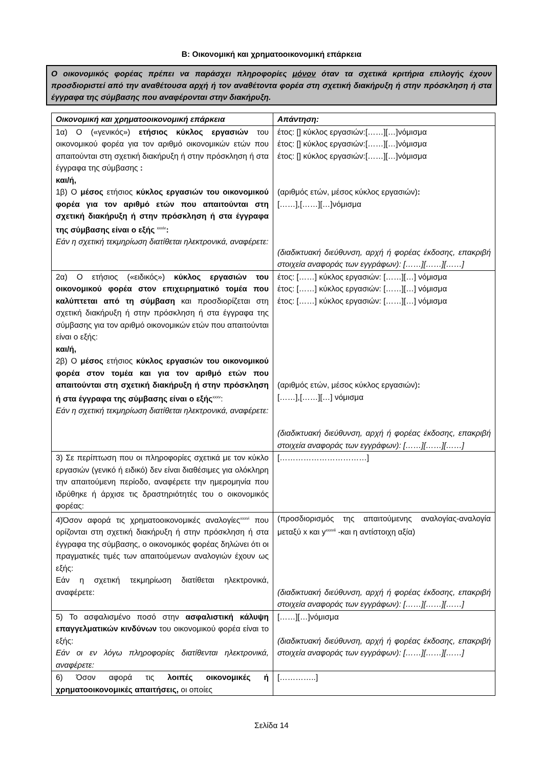Β: Οικονομική και χρηματοοικονομική επάρκεια
Ο οικονομικός φορέας πρέπει να παράσχει πληροφορίες μόνον όταν τα σχετικά κριτήρια επιλογής έχουν προσδιοριστεί από την αναθέτουσα αρχή ή τον αναθέτοντα φορέα στη σχετική διακήρυξη ή στην πρόσκληση ή στα έγγραφα της σύμβασης που αναφέρονται στην διακήρυξη.
| Οικονομική και χρηματοοικονομική επάρκεια | Απάντηση: |
| --- | --- |
| 1α) Ο («γενικός») ετήσιος κύκλος εργασιών του οικονομικού φορέα για τον αριθμό οικονομικών ετών που απαιτούνται στη σχετική διακήρυξη ή στην πρόσκληση ή στα έγγραφα της σύμβασης : και/ή, 1β) Ο μέσος ετήσιος κύκλος εργασιών του οικονομικού φορέα για τον αριθμό ετών που απαιτούνται στη σχετική διακήρυξη ή στην πρόσκληση ή στα έγγραφα της σύμβασης είναι ο εξής <sup>xxxiv</sup> : Εάν η σχετική τεκμηρίωση διατίθεται ηλεκτρονικά, αναφέρετε: | έτος: [] κύκλος εργασιών:[……][…]νόμισμα έτος: [] κύκλος εργασιών:[……][…]νόμισμα έτος: [] κύκλος εργασιών:[……][…]νόμισμα (αριθμός ετών, μέσος κύκλος εργασιών) : [……],[……][…]νόμισμα (διαδικτυακή διεύθυνση, αρχή ή φορέας έκδοσης, επακριβή στοιχεία αναφοράς των εγγράφων): [……][……][……] |
| 2α) Ο ετήσιος («ειδικός») κύκλος εργασιών του οικονομικού φορέα στον επιχειρηματικό τομέα που καλύπτεται από τη σύμβαση και προσδιορίζεται στη σχετική διακήρυξη ή στην πρόσκληση ή στα έγγραφα της σύμβασης για τον αριθμό οικονομικών ετών που απαιτούνται είναι ο εξής: και/ή, 2β) Ο μέσος ετήσιος κύκλος εργασιών του οικονομικού φορέα στον τομέα και για τον αριθμό ετών που απαιτούνται στη σχετική διακήρυξη ή στην πρόσκληση ή στα έγγραφα της σύμβασης είναι ο εξής<sup>xxxv</sup>: Εάν η σχετική τεκμηρίωση διατίθεται ηλεκτρονικά, αναφέρετε: | έτος: [……] κύκλος εργασιών: [……][…] νόμισμα έτος: [……] κύκλος εργασιών: [……][…] νόμισμα έτος: [……] κύκλος εργασιών: [……][…] νόμισμα (αριθμός ετών, μέσος κύκλος εργασιών) : [……],[……][…] νόμισμα (διαδικτυακή διεύθυνση, αρχή ή φορέας έκδοσης, επακριβή στοιχεία αναφοράς των εγγράφων): [……][……][……] |
| 3) Σε περίπτωση που οι πληροφορίες σχετικά με τον κύκλο εργασιών (γενικό ή ειδικό) δεν είναι διαθέσιμες για ολόκληρη την απαιτούμενη περίοδο, αναφέρετε την ημερομηνία που ιδρύθηκε ή άρχισε τις δραστηριότητές του ο οικονομικός φορέας: | [……………………………] |
| 4)Όσον αφορά τις χρηματοοικονομικές αναλογίες<sup>xxxvi</sup> που ορίζονται στη σχετική διακήρυξη ή στην πρόσκληση ή στα έγγραφα της σύμβασης, ο οικονομικός φορέας δηλώνει ότι οι πραγματικές τιμές των απαιτούμενων αναλογιών έχουν ως εξής: Εάν η σχετική τεκμηρίωση διατίθεται ηλεκτρονικά, αναφέρετε: | (προσδιορισμός της απαιτούμενης αναλογίας-αναλογία μεταξύ x και y<sup>xxxvii</sup> -και η αντίστοιχη αξία) (διαδικτυακή διεύθυνση, αρχή ή φορέας έκδοσης, επακριβή στοιχεία αναφοράς των εγγράφων): [……][……][……] |
| 5) Το ασφαλισμένο ποσό στην ασφαλιστική κάλυψη επαγγελματικών κινδύνων του οικονομικού φορέα είναι το εξής: Εάν οι εν λόγω πληροφορίες διατίθενται ηλεκτρονικά, αναφέρετε: | [……][…]νόμισμα (διαδικτυακή διεύθυνση, αρχή ή φορέας έκδοσης, επακριβή στοιχεία αναφοράς των εγγράφων): [……][……][……] |
| 6) Όσον αφορά τις λοιπές οικονομικές ή χρηματοοικονομικές απαιτήσεις, οι οποίες | […………..] |
Σελίδα 14